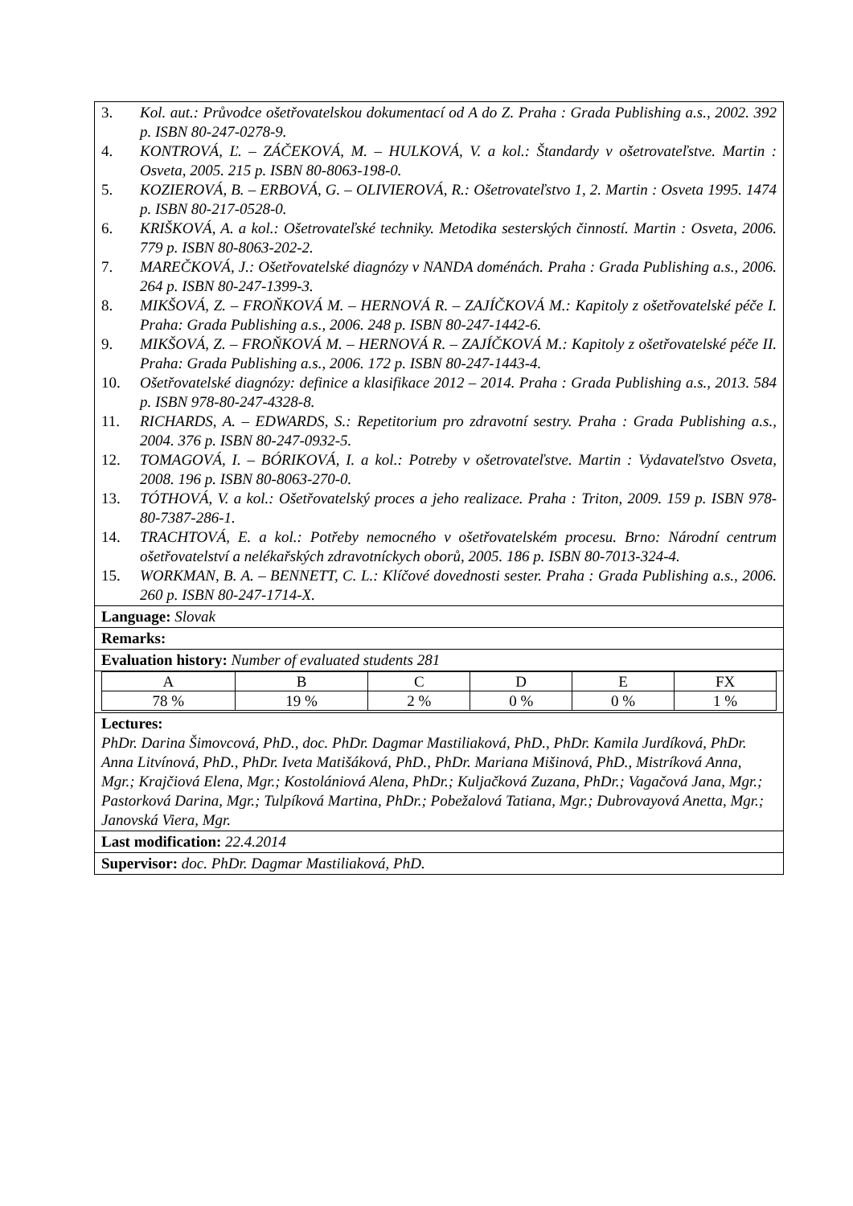3. Kol. aut.: Průvodce ošetřovatelskou dokumentací od A do Z. Praha : Grada Publishing a.s., 2002. 392 p. ISBN 80-247-0278-9.
4. KONTROVÁ, Ľ. – ZÁČEKOVÁ, M. – HULKOVÁ, V. a kol.: Štandardy v ošetrovateľstve. Martin : Osveta, 2005. 215 p. ISBN 80-8063-198-0.
5. KOZIEROVÁ, B. – ERBOVÁ, G. – OLIVIEROVÁ, R.: Ošetrovateľstvo 1, 2. Martin : Osveta 1995. 1474 p. ISBN 80-217-0528-0.
6. KRIŠKOVÁ, A. a kol.: Ošetrovateľské techniky. Metodika sesterských činností. Martin : Osveta, 2006. 779 p. ISBN 80-8063-202-2.
7. MAREČKOVÁ, J.: Ošetřovatelské diagnózy v NANDA doménách. Praha : Grada Publishing a.s., 2006. 264 p. ISBN 80-247-1399-3.
8. MIKŠOVÁ, Z. – FROŇKOVÁ M. – HERNOVÁ R. – ZAJÍČKOVÁ M.: Kapitoly z ošetřovatelské péče I. Praha: Grada Publishing a.s., 2006. 248 p. ISBN 80-247-1442-6.
9. MIKŠOVÁ, Z. – FROŇKOVÁ M. – HERNOVÁ R. – ZAJÍČKOVÁ M.: Kapitoly z ošetřovatelské péče II. Praha: Grada Publishing a.s., 2006. 172 p. ISBN 80-247-1443-4.
10. Ošetřovatelské diagnózy: definice a klasifikace 2012 – 2014. Praha : Grada Publishing a.s., 2013. 584 p. ISBN 978-80-247-4328-8.
11. RICHARDS, A. – EDWARDS, S.: Repetitorium pro zdravotní sestry. Praha : Grada Publishing a.s., 2004. 376 p. ISBN 80-247-0932-5.
12. TOMAGOVÁ, I. – BÓRIKOVÁ, I. a kol.: Potreby v ošetrovateľstve. Martin : Vydavateľstvo Osveta, 2008. 196 p. ISBN 80-8063-270-0.
13. TÓTHOVÁ, V. a kol.: Ošetřovatelský proces a jeho realizace. Praha : Triton, 2009. 159 p. ISBN 978-80-7387-286-1.
14. TRACHTOVÁ, E. a kol.: Potřeby nemocného v ošetřovatelském procesu. Brno: Národní centrum ošetřovatelství a nelékařských zdravotníckych oborů, 2005. 186 p. ISBN 80-7013-324-4.
15. WORKMAN, B. A. – BENNETT, C. L.: Klíčové dovednosti sester. Praha : Grada Publishing a.s., 2006. 260 p. ISBN 80-247-1714-X.
Language: Slovak
Remarks:
Evaluation history: Number of evaluated students 281
| A | B | C | D | E | FX |
| 78 % | 19 % | 2 % | 0 % | 0 % | 1 % |
Lectures:
PhDr. Darina Šimovcová, PhD., doc. PhDr. Dagmar Mastiliaková, PhD., PhDr. Kamila Jurdíková, PhDr. Anna Litvínová, PhD., PhDr. Iveta Matišáková, PhD., PhDr. Mariana Mišinová, PhD., Mistríková Anna, Mgr.; Krajčiová Elena, Mgr.; Kostolániová Alena, PhDr.; Kuljačková Zuzana, PhDr.; Vagačová Jana, Mgr.; Pastorková Darina, Mgr.; Tulpíková Martina, PhDr.; Pobežalová Tatiana, Mgr.; Dubrovayová Anetta, Mgr.; Janovská Viera, Mgr.
Last modification: 22.4.2014
Supervisor: doc. PhDr. Dagmar Mastiliaková, PhD.